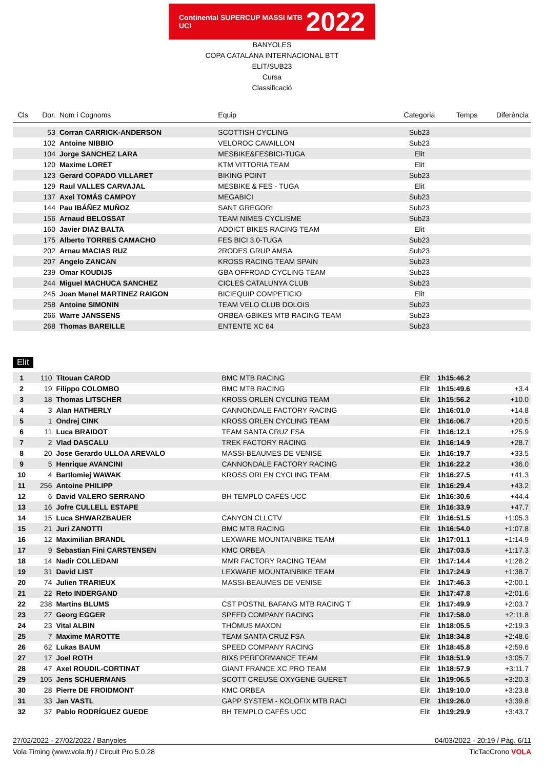Continental SUPERCUP MASSI MTB UCI 2022
BANYOLES
COPA CATALANA INTERNACIONAL BTT
ELIT/SUB23
Cursa
Classificació
| Cls | Dor. | Nom i Cognoms | Equip | Categoria | Temps | Diferència |
| --- | --- | --- | --- | --- | --- | --- |
| | 53 | Corran CARRICK-ANDERSON | SCOTTISH CYCLING | Sub23 | | |
| | 102 | Antoine NIBBIO | VELOROC CAVAILLON | Sub23 | | |
| | 104 | Jorge SANCHEZ LARA | MESBIKE&FESBICI-TUGA | Elit | | |
| | 120 | Maxime LORET | KTM VITTORIA TEAM | Elit | | |
| | 123 | Gerard COPADO VILLARET | BIKING POINT | Sub23 | | |
| | 129 | Raul VALLES CARVAJAL | MESBIKE & FES - TUGA | Elit | | |
| | 137 | Axel TOMÁS CAMPOY | MEGABICI | Sub23 | | |
| | 144 | Pau IBÁÑEZ MUÑOZ | SANT GREGORI | Sub23 | | |
| | 156 | Arnaud BELOSSAT | TEAM NIMES CYCLISME | Sub23 | | |
| | 160 | Javier DIAZ BALTA | ADDICT BIKES RACING TEAM | Elit | | |
| | 175 | Alberto TORRES CAMACHO | FES BICI 3.0-TUGA | Sub23 | | |
| | 202 | Arnau MACIAS RUZ | 2RODES GRUP AMSA | Sub23 | | |
| | 207 | Angelo ZANCAN | KROSS RACING TEAM SPAIN | Sub23 | | |
| | 239 | Omar KOUDIJS | GBA OFFROAD CYCLING TEAM | Sub23 | | |
| | 244 | Miguel MACHUCA SANCHEZ | CICLES CATALUNYA CLUB | Sub23 | | |
| | 245 | Joan Manel MARTINEZ RAIGON | BICIEQUIP COMPETICIO | Elit | | |
| | 258 | Antoine SIMONIN | TEAM VELO CLUB DOLOIS | Sub23 | | |
| | 266 | Warre JANSSENS | ORBEA-GBIKES MTB RACING TEAM | Sub23 | | |
| | 268 | Thomas BAREILLE | ENTENTE XC 64 | Sub23 | | |
Elit
| 1 | 110 | Titouan CAROD | BMC MTB RACING | Elit | 1h15:46.2 | |
| 2 | 19 | Filippo COLOMBO | BMC MTB RACING | Elit | 1h15:49.6 | +3.4 |
| 3 | 18 | Thomas LITSCHER | KROSS ORLEN CYCLING TEAM | Elit | 1h15:56.2 | +10.0 |
| 4 | 3 | Alan HATHERLY | CANNONDALE FACTORY RACING | Elit | 1h16:01.0 | +14.8 |
| 5 | 1 | Ondrej CINK | KROSS ORLEN CYCLING TEAM | Elit | 1h16:06.7 | +20.5 |
| 6 | 11 | Luca BRAIDOT | TEAM SANTA CRUZ FSA | Elit | 1h16:12.1 | +25.9 |
| 7 | 2 | Vlad DASCALU | TREK FACTORY RACING | Elit | 1h16:14.9 | +28.7 |
| 8 | 20 | Jose Gerardo ULLOA AREVALO | MASSI-BEAUMES DE VENISE | Elit | 1h16:19.7 | +33.5 |
| 9 | 5 | Henrique AVANCINI | CANNONDALE FACTORY RACING | Elit | 1h16:22.2 | +36.0 |
| 10 | 4 | Bartłomiej WAWAK | KROSS ORLEN CYCLING TEAM | Elit | 1h16:27.5 | +41.3 |
| 11 | 256 | Antoine PHILIPP | | Elit | 1h16:29.4 | +43.2 |
| 12 | 6 | David VALERO SERRANO | BH TEMPLO CAFÉS UCC | Elit | 1h16:30.6 | +44.4 |
| 13 | 16 | Jofre CULLELL ESTAPE | | Elit | 1h16:33.9 | +47.7 |
| 14 | 15 | Luca SHWARZBAUER | CANYON CLLCTV | Elit | 1h16:51.5 | +1:05.3 |
| 15 | 21 | Juri ZANOTTI | BMC MTB RACING | Elit | 1h16:54.0 | +1:07.8 |
| 16 | 12 | Maximilian BRANDL | LEXWARE MOUNTAINBIKE TEAM | Elit | 1h17:01.1 | +1:14.9 |
| 17 | 9 | Sebastian Fini CARSTENSEN | KMC ORBEA | Elit | 1h17:03.5 | +1:17.3 |
| 18 | 14 | Nadir COLLEDANI | MMR FACTORY RACING TEAM | Elit | 1h17:14.4 | +1:28.2 |
| 19 | 31 | David LIST | LEXWARE MOUNTAINBIKE TEAM | Elit | 1h17:24.9 | +1:38.7 |
| 20 | 74 | Julien TRARIEUX | MASSI-BEAUMES DE VENISE | Elit | 1h17:46.3 | +2:00.1 |
| 21 | 22 | Reto INDERGAND | | Elit | 1h17:47.8 | +2:01.6 |
| 22 | 238 | Martins BLUMS | CST POSTNL BAFANG MTB RACING T | Elit | 1h17:49.9 | +2:03.7 |
| 23 | 27 | Georg EGGER | SPEED COMPANY RACING | Elit | 1h17:58.0 | +2:11.8 |
| 24 | 23 | Vital ALBIN | THÖMUS MAXON | Elit | 1h18:05.5 | +2:19.3 |
| 25 | 7 | Maxime MAROTTE | TEAM SANTA CRUZ FSA | Elit | 1h18:34.8 | +2:48.6 |
| 26 | 62 | Lukas BAUM | SPEED COMPANY RACING | Elit | 1h18:45.8 | +2:59.6 |
| 27 | 17 | Joel ROTH | BIXS PERFORMANCE TEAM | Elit | 1h18:51.9 | +3:05.7 |
| 28 | 47 | Axel ROUDIL-CORTINAT | GIANT FRANCE XC PRO TEAM | Elit | 1h18:57.9 | +3:11.7 |
| 29 | 105 | Jens SCHUERMANS | SCOTT CREUSE OXYGENE GUERET | Elit | 1h19:06.5 | +3:20.3 |
| 30 | 28 | Pierre DE FROIDMONT | KMC ORBEA | Elit | 1h19:10.0 | +3:23.8 |
| 31 | 33 | Jan VASTL | GAPP SYSTEM - KOLOFIX MTB RACI | Elit | 1h19:26.0 | +3:39.8 |
| 32 | 37 | Pablo RODRÍGUEZ GUEDE | BH TEMPLO CAFÉS UCC | Elit | 1h19:29.9 | +3:43.7 |
27/02/2022 - 27/02/2022 / Banyoles 04/03/2022 - 20:19 / Pàg. 6/11
Vola Timing (www.vola.fr) / Circuit Pro 5.0.28 TicTacCrono VOLA